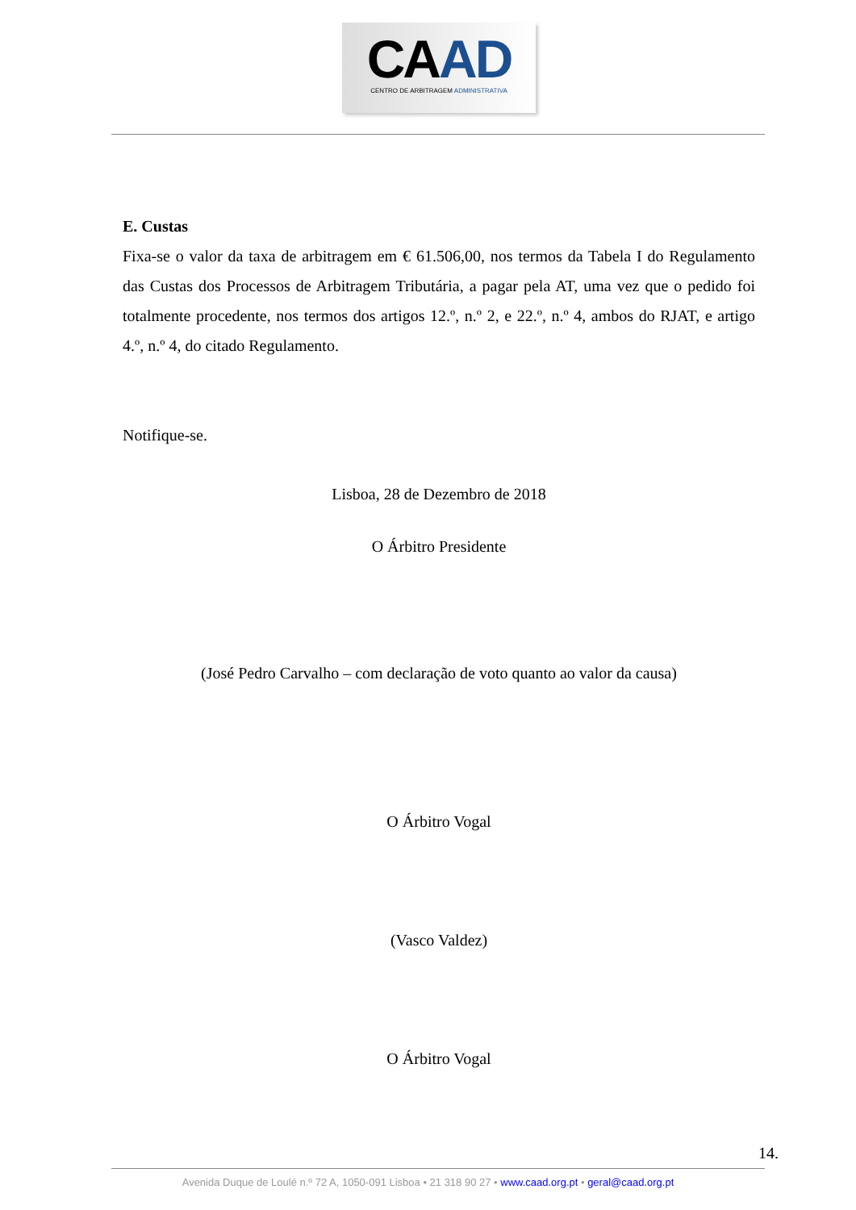CAAD
CENTRO DE ARBITRAGEM ADMINISTRATIVA
E. Custas
Fixa-se o valor da taxa de arbitragem em € 61.506,00, nos termos da Tabela I do Regulamento das Custas dos Processos de Arbitragem Tributária, a pagar pela AT, uma vez que o pedido foi totalmente procedente, nos termos dos artigos 12.º, n.º 2, e 22.º, n.º 4, ambos do RJAT, e artigo 4.º, n.º 4, do citado Regulamento.
Notifique-se.
Lisboa, 28 de Dezembro de 2018
O Árbitro Presidente
(José Pedro Carvalho – com declaração de voto quanto ao valor da causa)
O Árbitro Vogal
(Vasco Valdez)
O Árbitro Vogal
14.
Avenida Duque de Loulé n.º 72 A, 1050-091 Lisboa • 21 318 90 27 • www.caad.org.pt • geral@caad.org.pt